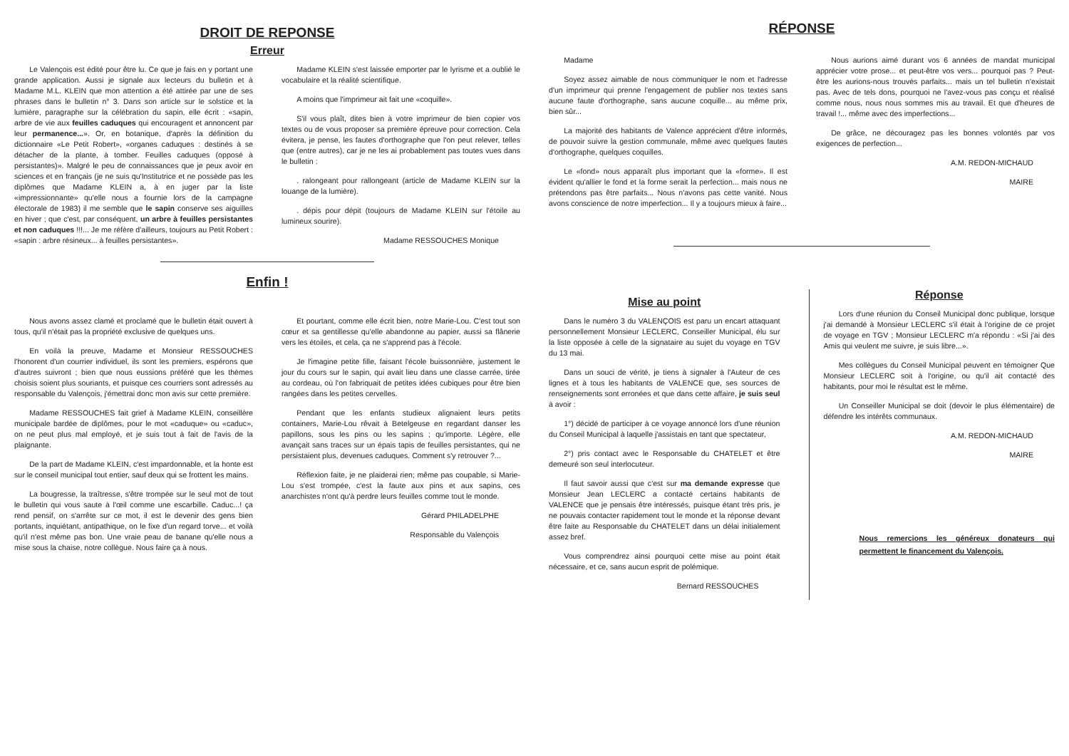DROIT DE REPONSE
Erreur
Le Valençois est édité pour être lu. Ce que je fais en y portant une grande application. Aussi je signale aux lecteurs du bulletin et à Madame M.L. KLEIN que mon attention a été attirée par une de ses phrases dans le bulletin n° 3. Dans son article sur le solstice et la lumière, paragraphe sur la célébration du sapin, elle écrit : «sapin, arbre de vie aux feuilles caduques qui encouragent et annoncent par leur permanence...». Or, en botanique, d'après la définition du dictionnaire «Le Petit Robert», «organes caduques : destinés à se détacher de la plante, à tomber. Feuilles caduques (opposé à persistantes)». Malgré le peu de connaissances que je peux avoir en sciences et en français (je ne suis qu'Institutrice et ne possède pas les diplômes que Madame KLEIN a, à en juger par la liste «impressionnante» qu'elle nous a fournie lors de la campagne électorale de 1983) il me semble que le sapin conserve ses aiguilles en hiver ; que c'est, par conséquent, un arbre à feuilles persistantes et non caduques !!!... Je me réfère d'ailleurs, toujours au Petit Robert : «sapin : arbre résineux... à feuilles persistantes».
Madame KLEIN s'est laissée emporter par le lyrisme et a oublié le vocabulaire et la réalité scientifique.
A moins que l'imprimeur ait fait une «coquille».
S'il vous plaît, dites bien à votre imprimeur de bien copier vos textes ou de vous proposer sa première épreuve pour correction. Cela évitera, je pense, les fautes d'orthographe que l'on peut relever, telles que (entre autres), car je ne les ai probablement pas toutes vues dans le bulletin :
. ralongeant pour rallongeant (article de Madame KLEIN sur la louange de la lumière).
. dépis pour dépit (toujours de Madame KLEIN sur l'étoile au lumineux sourire).
Madame RESSOUCHES Monique
Enfin !
Nous avons assez clamé et proclamé que le bulletin était ouvert à tous, qu'il n'était pas la propriété exclusive de quelques uns.
En voilà la preuve, Madame et Monsieur RESSOUCHES l'honorent d'un courrier individuel, ils sont les premiers, espérons que d'autres suivront ; bien que nous eussions préféré que les thèmes choisis soient plus souriants, et puisque ces courriers sont adressés au responsable du Valençois, j'émettrai donc mon avis sur cette première.
Madame RESSOUCHES fait grief à Madame KLEIN, conseillère municipale bardée de diplômes, pour le mot «caduque» ou «caduc», on ne peut plus mal employé, et je suis tout à fait de l'avis de la plaignante.
De la part de Madame KLEIN, c'est impardonnable, et la honte est sur le conseil municipal tout entier, sauf deux qui se frottent les mains.
La bougresse, la traîtresse, s'être trompée sur le seul mot de tout le bulletin qui vous saute à l'œil comme une escarbille. Caduc...! ça rend pensif, on s'arrête sur ce mot, il est le devenir des gens bien portants, inquiétant, antipathique, on le fixe d'un regard torve... et voilà qu'il n'est même pas bon. Une vraie peau de banane qu'elle nous a mise sous la chaise, notre collègue. Nous faire ça à nous.
Et pourtant, comme elle écrit bien, notre Marie-Lou. C'est tout son cœur et sa gentillesse qu'elle abandonne au papier, aussi sa flânerie vers les étoiles, et cela, ça ne s'apprend pas à l'école.
Je l'imagine petite fille, faisant l'école buissonnière, justement le jour du cours sur le sapin, qui avait lieu dans une classe carrée, tirée au cordeau, où l'on fabriquait de petites idées cubiques pour être bien rangées dans les petites cervelles.
Pendant que les enfants studieux alignaient leurs petits containers, Marie-Lou rêvait à Betelgeuse en regardant danser les papillons, sous les pins ou les sapins ; qu'importe. Légère, elle avançait sans traces sur un épais tapis de feuilles persistantes, qui ne persistaient plus, devenues caduques. Comment s'y retrouver ?...
Réflexion faite, je ne plaiderai rien; même pas coupable, si Marie-Lou s'est trompée, c'est la faute aux pins et aux sapins, ces anarchistes n'ont qu'à perdre leurs feuilles comme tout le monde.
Gérard PHILADELPHE
Responsable du Valençois
RÉPONSE
Madame
Soyez assez aimable de nous communiquer le nom et l'adresse d'un imprimeur qui prenne l'engagement de publier nos textes sans aucune faute d'orthographe, sans aucune coquille... au même prix, bien sûr...
La majorité des habitants de Valence apprécient d'être informés, de pouvoir suivre la gestion communale, même avec quelques fautes d'orthographe, quelques coquilles.
Le «fond» nous apparaît plus important que la «forme». Il est évident qu'allier le fond et la forme serait la perfection... mais nous ne prétendons pas être parfaits... Nous n'avons pas cette vanité. Nous avons conscience de notre imperfection... Il y a toujours mieux à faire...
Nous aurions aimé durant vos 6 années de mandat municipal apprécier votre prose... et peut-être vos vers... pourquoi pas ? Peut-être les aurions-nous trouvés parfaits... mais un tel bulletin n'existait pas. Avec de tels dons, pourquoi ne l'avez-vous pas conçu et réalisé comme nous, nous nous sommes mis au travail. Et que d'heures de travail !... même avec des imperfections...
De grâce, ne découragez pas les bonnes volontés par vos exigences de perfection...
A.M. REDON-MICHAUD
MAIRE
Mise au point
Dans le numéro 3 du VALENÇOIS est paru un encart attaquant personnellement Monsieur LECLERC, Conseiller Municipal, élu sur la liste opposée à celle de la signataire au sujet du voyage en TGV du 13 mai.
Dans un souci de vérité, je tiens à signaler à l'Auteur de ces lignes et à tous les habitants de VALENCE que, ses sources de renseignements sont erronées et que dans cette affaire, je suis seul à avoir :
1°) décidé de participer à ce voyage annoncé lors d'une réunion du Conseil Municipal à laquelle j'assistais en tant que spectateur,
2°) pris contact avec le Responsable du CHATELET et être demeuré son seul interlocuteur.
Il faut savoir aussi que c'est sur ma demande expresse que Monsieur Jean LECLERC a contacté certains habitants de VALENCE que je pensais être intéressés, puisque étant très pris, je ne pouvais contacter rapidement tout le monde et la réponse devant être faite au Responsable du CHATELET dans un délai initialement assez bref.
Vous comprendrez ainsi pourquoi cette mise au point était nécessaire, et ce, sans aucun esprit de polémique.
Bernard RESSOUCHES
Réponse
Lors d'une réunion du Conseil Municipal donc publique, lorsque j'ai demandé à Monsieur LECLERC s'il était à l'origine de ce projet de voyage en TGV ; Monsieur LECLERC m'a répondu : «Si j'ai des Amis qui veulent me suivre, je suis libre...».
Mes collègues du Conseil Municipal peuvent en témoigner Que Monsieur LECLERC soit à l'origine, ou qu'il ait contacté des habitants, pour moi le résultat est le même.
Un Conseiller Municipal se doit (devoir le plus élémentaire) de défendre les intérêts communaux.
A.M. REDON-MICHAUD
MAIRE
Nous remercions les généreux donateurs qui permettent le financement du Valençois.